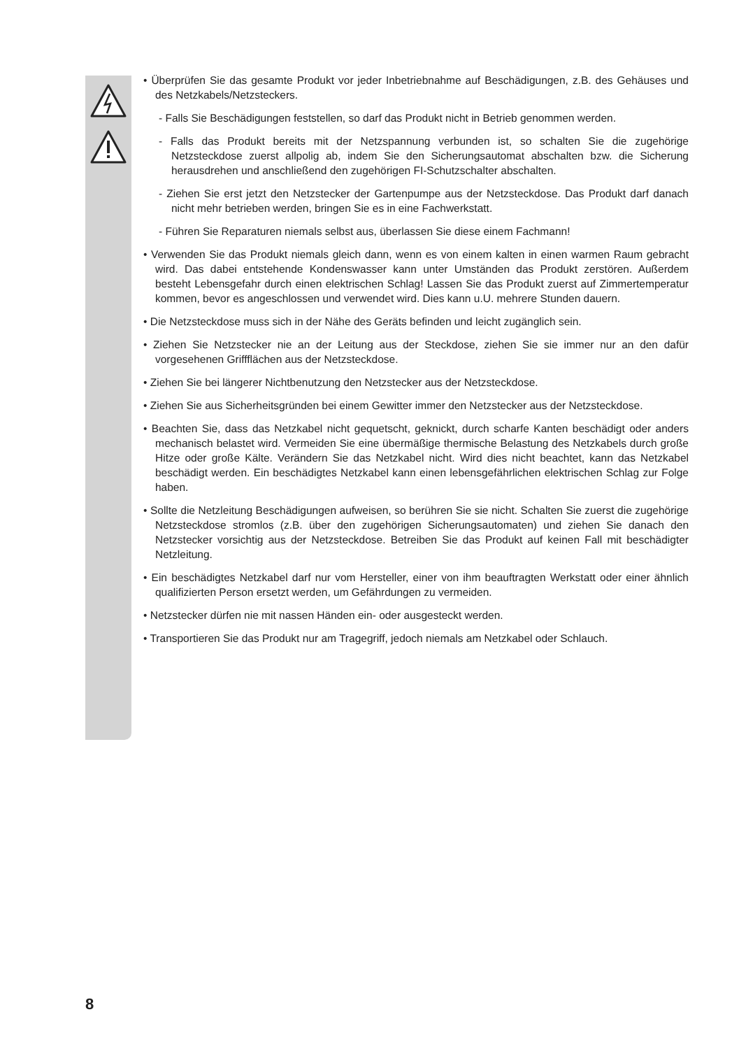• Überprüfen Sie das gesamte Produkt vor jeder Inbetriebnahme auf Beschädigungen, z.B. des Gehäuses und des Netzkabels/Netzsteckers.
- Falls Sie Beschädigungen feststellen, so darf das Produkt nicht in Betrieb genommen werden.
- Falls das Produkt bereits mit der Netzspannung verbunden ist, so schalten Sie die zugehörige Netzsteckdose zuerst allpolig ab, indem Sie den Sicherungsautomat abschalten bzw. die Sicherung herausdrehen und anschließend den zugehörigen FI-Schutzschalter abschalten.
- Ziehen Sie erst jetzt den Netzstecker der Gartenpumpe aus der Netzsteckdose. Das Produkt darf danach nicht mehr betrieben werden, bringen Sie es in eine Fachwerkstatt.
- Führen Sie Reparaturen niemals selbst aus, überlassen Sie diese einem Fachmann!
• Verwenden Sie das Produkt niemals gleich dann, wenn es von einem kalten in einen warmen Raum gebracht wird. Das dabei entstehende Kondenswasser kann unter Umständen das Produkt zerstören. Außerdem besteht Lebensgefahr durch einen elektrischen Schlag! Lassen Sie das Produkt zuerst auf Zimmertemperatur kommen, bevor es angeschlossen und verwendet wird. Dies kann u.U. mehrere Stunden dauern.
• Die Netzsteckdose muss sich in der Nähe des Geräts befinden und leicht zugänglich sein.
• Ziehen Sie Netzstecker nie an der Leitung aus der Steckdose, ziehen Sie sie immer nur an den dafür vorgesehenen Griffflächen aus der Netzsteckdose.
• Ziehen Sie bei längerer Nichtbenutzung den Netzstecker aus der Netzsteckdose.
• Ziehen Sie aus Sicherheitsgründen bei einem Gewitter immer den Netzstecker aus der Netzsteckdose.
• Beachten Sie, dass das Netzkabel nicht gequetscht, geknickt, durch scharfe Kanten beschädigt oder anders mechanisch belastet wird. Vermeiden Sie eine übermäßige thermische Belastung des Netzkabels durch große Hitze oder große Kälte. Verändern Sie das Netzkabel nicht. Wird dies nicht beachtet, kann das Netzkabel beschädigt werden. Ein beschädigtes Netzkabel kann einen lebensgefährlichen elektrischen Schlag zur Folge haben.
• Sollte die Netzleitung Beschädigungen aufweisen, so berühren Sie sie nicht. Schalten Sie zuerst die zugehörige Netzsteckdose stromlos (z.B. über den zugehörigen Sicherungsautomaten) und ziehen Sie danach den Netzstecker vorsichtig aus der Netzsteckdose. Betreiben Sie das Produkt auf keinen Fall mit beschädigter Netzleitung.
• Ein beschädigtes Netzkabel darf nur vom Hersteller, einer von ihm beauftragten Werkstatt oder einer ähnlich qualifizierten Person ersetzt werden, um Gefährdungen zu vermeiden.
• Netzstecker dürfen nie mit nassen Händen ein- oder ausgesteckt werden.
• Transportieren Sie das Produkt nur am Tragegriff, jedoch niemals am Netzkabel oder Schlauch.
8